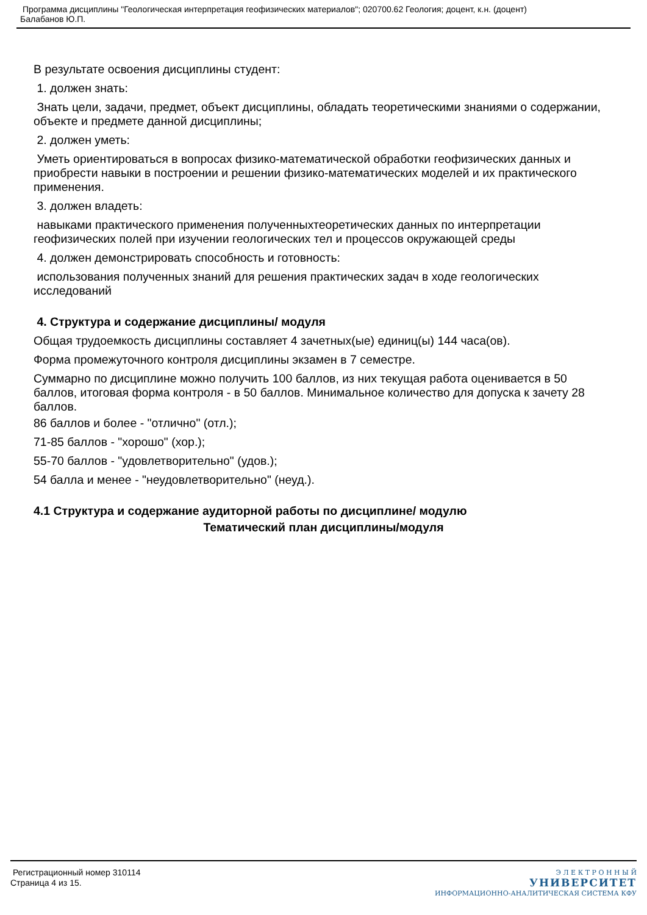Программа дисциплины "Геологическая интерпретация геофизических материалов"; 020700.62 Геология; доцент, к.н. (доцент)
Балабанов Ю.П.
В результате освоения дисциплины студент:
1. должен знать:
Знать цели, задачи, предмет, объект дисциплины, обладать теоретическими знаниями о содержании, объекте и предмете данной дисциплины;
2. должен уметь:
Уметь ориентироваться в вопросах физико-математической обработки геофизических данных и приобрести навыки в построении и решении физико-математических моделей и их практического применения.
3. должен владеть:
навыками практического применения полученныхтеоретических данных по интерпретации геофизических полей при изучении геологических тел и процессов окружающей среды
4. должен демонстрировать способность и готовность:
использования полученных знаний для решения практических задач в ходе геологических исследований
4. Структура и содержание дисциплины/ модуля
Общая трудоемкость дисциплины составляет 4 зачетных(ые) единиц(ы) 144 часа(ов).
Форма промежуточного контроля дисциплины экзамен в 7 семестре.
Суммарно по дисциплине можно получить 100 баллов, из них текущая работа оценивается в 50 баллов, итоговая форма контроля - в 50 баллов. Минимальное количество для допуска к зачету 28 баллов.
86 баллов и более - "отлично" (отл.);
71-85 баллов - "хорошо" (хор.);
55-70 баллов - "удовлетворительно" (удов.);
54 балла и менее - "неудовлетворительно" (неуд.).
4.1 Структура и содержание аудиторной работы по дисциплине/ модулю
Тематический план дисциплины/модуля
Регистрационный номер 310114
Страница 4 из 15.
Э Л Е К Т Р О Н Н Ы Й
УНИВЕРСИТЕТ
ИНФОРМАЦИОННО-АНАЛИТИЧЕСКАЯ СИСТЕМА КФУ